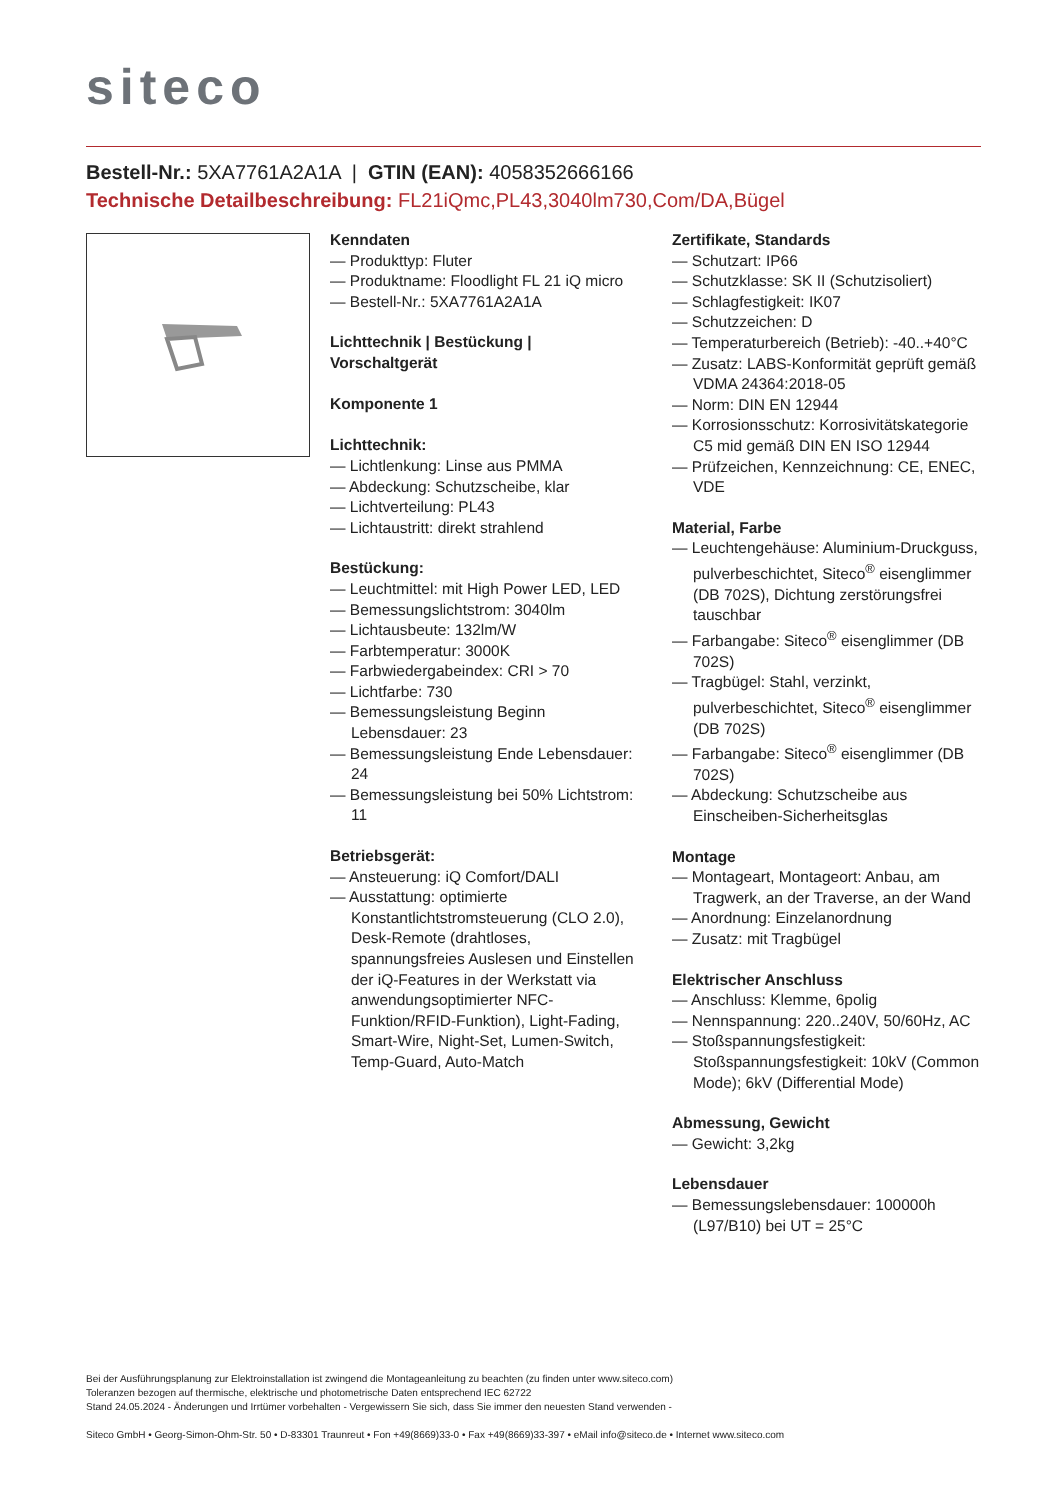siteco
Bestell-Nr.: 5XA7761A2A1A | GTIN (EAN): 4058352666166
Technische Detailbeschreibung: FL21iQmc,PL43,3040lm730,Com/DA,Bügel
Kenndaten
— Produkttyp: Fluter
— Produktname: Floodlight FL 21 iQ micro
— Bestell-Nr.: 5XA7761A2A1A
Lichttechnik | Bestückung | Vorschaltgerät
Komponente 1
Lichttechnik:
— Lichtlenkung: Linse aus PMMA
— Abdeckung: Schutzscheibe, klar
— Lichtverteilung: PL43
— Lichtaustritt: direkt strahlend
Bestückung:
— Leuchtmittel: mit High Power LED, LED
— Bemessungslichtstrom: 3040lm
— Lichtausbeute: 132lm/W
— Farbtemperatur: 3000K
— Farbwiedergabeindex: CRI > 70
— Lichtfarbe: 730
— Bemessungsleistung Beginn Lebensdauer: 23
— Bemessungsleistung Ende Lebensdauer: 24
— Bemessungsleistung bei 50% Lichtstrom: 11
Betriebsgerät:
— Ansteuerung: iQ Comfort/DALI
— Ausstattung: optimierte Konstantlichtstromsteuerung (CLO 2.0), Desk-Remote (drahtloses, spannungsfreies Auslesen und Einstellen der iQ-Features in der Werkstatt via anwendungsoptimierter NFC-Funktion/RFID-Funktion), Light-Fading, Smart-Wire, Night-Set, Lumen-Switch, Temp-Guard, Auto-Match
Zertifikate, Standards
— Schutzart: IP66
— Schutzklasse: SK II (Schutzisoliert)
— Schlagfestigkeit: IK07
— Schutzzeichen: D
— Temperaturbereich (Betrieb): -40..+40°C
— Zusatz: LABS-Konformität geprüft gemäß VDMA 24364:2018-05
— Norm: DIN EN 12944
— Korrosionsschutz: Korrosivitätskategorie C5 mid gemäß DIN EN ISO 12944
— Prüfzeichen, Kennzeichnung: CE, ENEC, VDE
Material, Farbe
— Leuchtengehäuse: Aluminium-Druckguss, pulverbeschichtet, Siteco<sup>®</sup> eisenglimmer (DB 702S), Dichtung zerstörungsfrei tauschbar
— Farbangabe: Siteco<sup>®</sup> eisenglimmer (DB 702S)
— Tragbügel: Stahl, verzinkt, pulverbeschichtet, Siteco<sup>®</sup> eisenglimmer (DB 702S)
— Farbangabe: Siteco<sup>®</sup> eisenglimmer (DB 702S)
— Abdeckung: Schutzscheibe aus Einscheiben-Sicherheitsglas
Montage
— Montageart, Montageort: Anbau, am Tragwerk, an der Traverse, an der Wand
— Anordnung: Einzelanordnung
— Zusatz: mit Tragbügel
Elektrischer Anschluss
— Anschluss: Klemme, 6polig
— Nennspannung: 220..240V, 50/60Hz, AC
— Stoßspannungsfestigkeit: Stoßspannungsfestigkeit: 10kV (Common Mode); 6kV (Differential Mode)
Abmessung, Gewicht
— Gewicht: 3,2kg
Lebensdauer
— Bemessungslebensdauer: 100000h (L97/B10) bei UT = 25°C
Bei der Ausführungsplanung zur Elektroinstallation ist zwingend die Montageanleitung zu beachten (zu finden unter www.siteco.com)
Toleranzen bezogen auf thermische, elektrische und photometrische Daten entsprechend IEC 62722
Stand 24.05.2024 - Änderungen und Irrtümer vorbehalten - Vergewissern Sie sich, dass Sie immer den neuesten Stand verwenden -
Siteco GmbH • Georg-Simon-Ohm-Str. 50 • D-83301 Traunreut • Fon +49(8669)33-0 • Fax +49(8669)33-397 • eMail info@siteco.de • Internet www.siteco.com